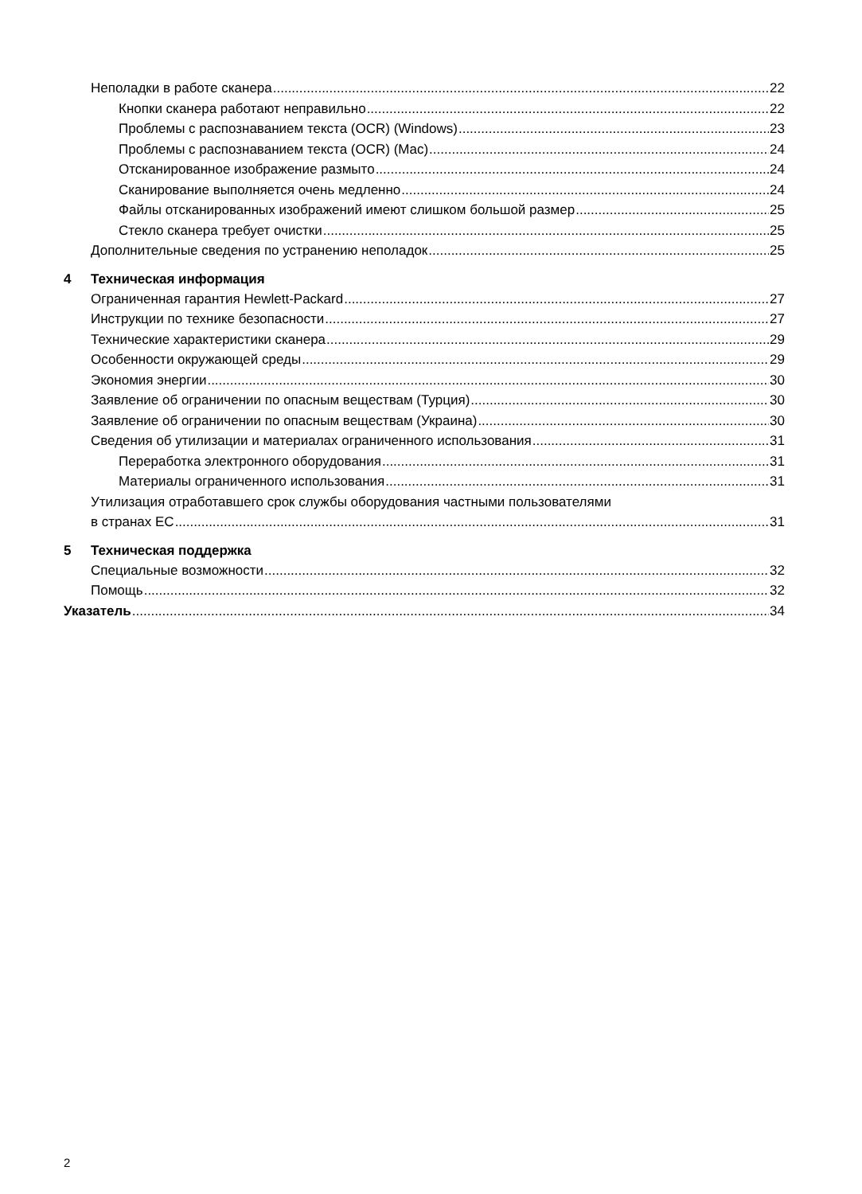Неполадки в работе сканера 22
Кнопки сканера работают неправильно 22
Проблемы с распознаванием текста (OCR) (Windows) 23
Проблемы с распознаванием текста (OCR) (Mac) 24
Отсканированное изображение размыто 24
Сканирование выполняется очень медленно 24
Файлы отсканированных изображений имеют слишком большой размер 25
Стекло сканера требует очистки 25
Дополнительные сведения по устранению неполадок 25
4 Техническая информация
Ограниченная гарантия Hewlett-Packard 27
Инструкции по технике безопасности 27
Технические характеристики сканера 29
Особенности окружающей среды 29
Экономия энергии 30
Заявление об ограничении по опасным веществам (Турция) 30
Заявление об ограничении по опасным веществам (Украина) 30
Сведения об утилизации и материалах ограниченного использования 31
Переработка электронного оборудования 31
Материалы ограниченного использования 31
Утилизация отработавшего срок службы оборудования частными пользователями
в странах ЕС 31
5 Техническая поддержка
Специальные возможности 32
Помощь 32
Указатель 34
2